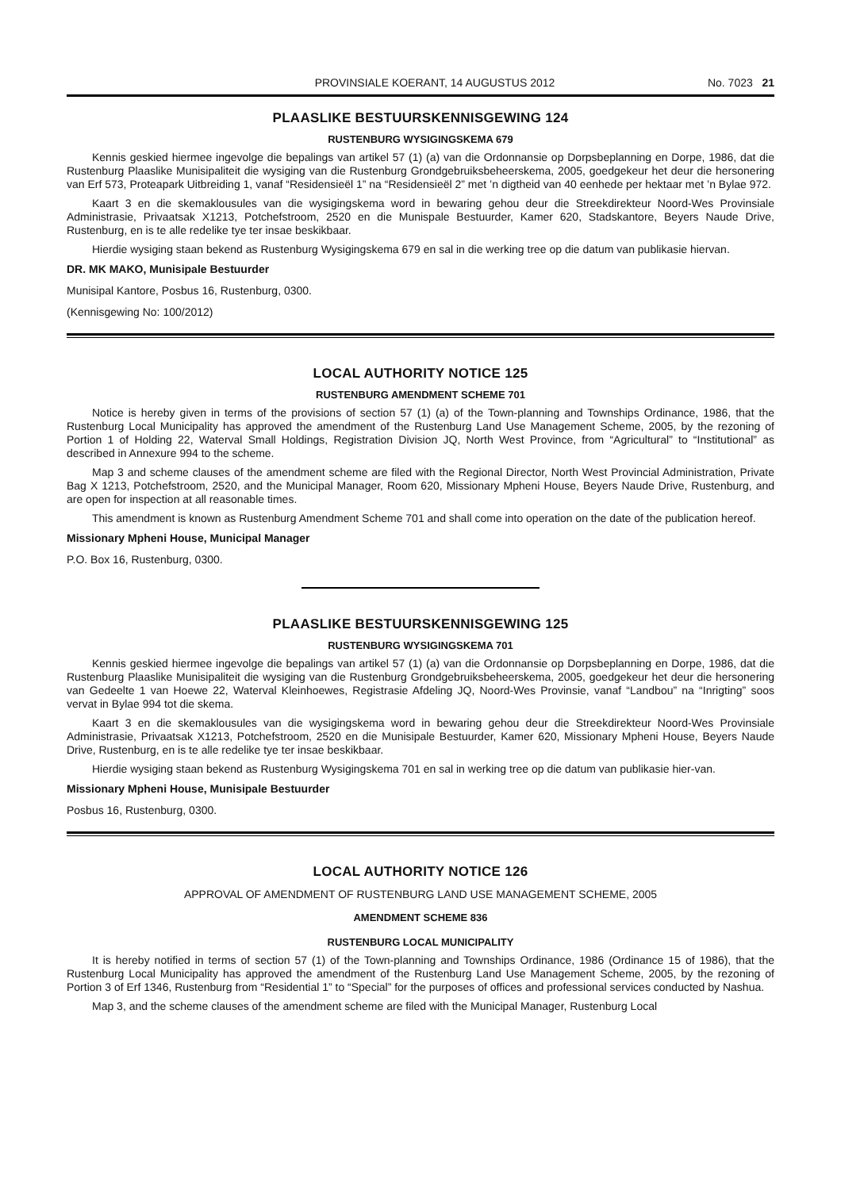PROVINSIALE KOERANT, 14 AUGUSTUS 2012 No. 7023 21
PLAASLIKE BESTUURSKENNISGEWING 124
RUSTENBURG WYSIGINGSKEMA 679
Kennis geskied hiermee ingevolge die bepalings van artikel 57 (1) (a) van die Ordonnansie op Dorpsbeplanning en Dorpe, 1986, dat die Rustenburg Plaaslike Munisipaliteit die wysiging van die Rustenburg Grondgebruiksbeheerskema, 2005, goedgekeur het deur die hersonering van Erf 573, Proteapark Uitbreiding 1, vanaf “Residensieël 1” na “Residensieël 2” met ’n digtheid van 40 eenhede per hektaar met ’n Bylae 972.
Kaart 3 en die skemaklousules van die wysigingskema word in bewaring gehou deur die Streekdirekteur Noord-Wes Provinsiale Administrasie, Privaatsak X1213, Potchefstroom, 2520 en die Munispale Bestuurder, Kamer 620, Stadskantore, Beyers Naude Drive, Rustenburg, en is te alle redelike tye ter insae beskikbaar.
Hierdie wysiging staan bekend as Rustenburg Wysigingskema 679 en sal in die werking tree op die datum van publikasie hiervan.
DR. MK MAKO, Munisipale Bestuurder
Munisipal Kantore, Posbus 16, Rustenburg, 0300.
(Kennisgewing No: 100/2012)
LOCAL AUTHORITY NOTICE 125
RUSTENBURG AMENDMENT SCHEME 701
Notice is hereby given in terms of the provisions of section 57 (1) (a) of the Town-planning and Townships Ordinance, 1986, that the Rustenburg Local Municipality has approved the amendment of the Rustenburg Land Use Management Scheme, 2005, by the rezoning of Portion 1 of Holding 22, Waterval Small Holdings, Registration Division JQ, North West Province, from “Agricultural” to “Institutional” as described in Annexure 994 to the scheme.
Map 3 and scheme clauses of the amendment scheme are filed with the Regional Director, North West Provincial Administration, Private Bag X 1213, Potchefstroom, 2520, and the Municipal Manager, Room 620, Missionary Mpheni House, Beyers Naude Drive, Rustenburg, and are open for inspection at all reasonable times.
This amendment is known as Rustenburg Amendment Scheme 701 and shall come into operation on the date of the publication hereof.
Missionary Mpheni House, Municipal Manager
P.O. Box 16, Rustenburg, 0300.
PLAASLIKE BESTUURSKENNISGEWING 125
RUSTENBURG WYSIGINGSKEMA 701
Kennis geskied hiermee ingevolge die bepalings van artikel 57 (1) (a) van die Ordonnansie op Dorpsbeplanning en Dorpe, 1986, dat die Rustenburg Plaaslike Munisipaliteit die wysiging van die Rustenburg Grondgebruiksbeheerskema, 2005, goedgekeur het deur die hersonering van Gedeelte 1 van Hoewe 22, Waterval Kleinhoewes, Registrasie Afdeling JQ, Noord-Wes Provinsie, vanaf “Landbou” na “Inrigting” soos vervat in Bylae 994 tot die skema.
Kaart 3 en die skemaklousules van die wysigingskema word in bewaring gehou deur die Streekdirekteur Noord-Wes Provinsiale Administrasie, Privaatsak X1213, Potchefstroom, 2520 en die Munisipale Bestuurder, Kamer 620, Missionary Mpheni House, Beyers Naude Drive, Rustenburg, en is te alle redelike tye ter insae beskikbaar.
Hierdie wysiging staan bekend as Rustenburg Wysigingskema 701 en sal in werking tree op die datum van publikasie hier-van.
Missionary Mpheni House, Munisipale Bestuurder
Posbus 16, Rustenburg, 0300.
LOCAL AUTHORITY NOTICE 126
APPROVAL OF AMENDMENT OF RUSTENBURG LAND USE MANAGEMENT SCHEME, 2005
AMENDMENT SCHEME 836
RUSTENBURG LOCAL MUNICIPALITY
It is hereby notified in terms of section 57 (1) of the Town-planning and Townships Ordinance, 1986 (Ordinance 15 of 1986), that the Rustenburg Local Municipality has approved the amendment of the Rustenburg Land Use Management Scheme, 2005, by the rezoning of Portion 3 of Erf 1346, Rustenburg from “Residential 1” to “Special” for the purposes of offices and professional services conducted by Nashua.
Map 3, and the scheme clauses of the amendment scheme are filed with the Municipal Manager, Rustenburg Local